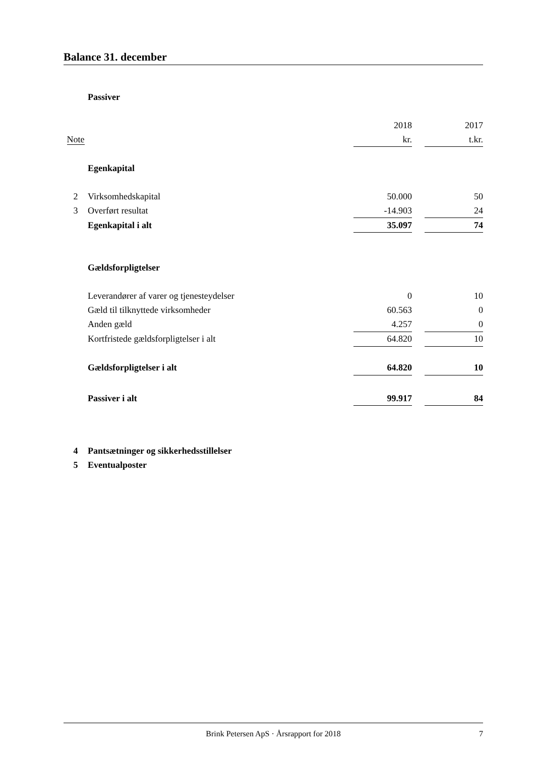Balance 31. december
| | Passiver | | | |
| | | 2018 | | 2017 |
| Note | | kr. | | t.kr. |
| | Egenkapital | | | |
| 2 | Virksomhedskapital | 50.000 | | 50 |
| 3 | Overført resultat | -14.903 | | 24 |
| | Egenkapital i alt | 35.097 | | 74 |
| | Gældsforpligtelser | | | |
| | Leverandører af varer og tjenesteydelser | 0 | | 10 |
| | Gæld til tilknyttede virksomheder | 60.563 | | 0 |
| | Anden gæld | 4.257 | | 0 |
| | Kortfristede gældsforpligtelser i alt | 64.820 | | 10 |
| | Gældsforpligtelser i alt | 64.820 | | 10 |
| | Passiver i alt | 99.917 | | 84 |
| 4 | Pantsætninger og sikkerhedsstillelser | | | |
| 5 | Eventualposter | | | |
Brink Petersen ApS · Årsrapport for 2018 7